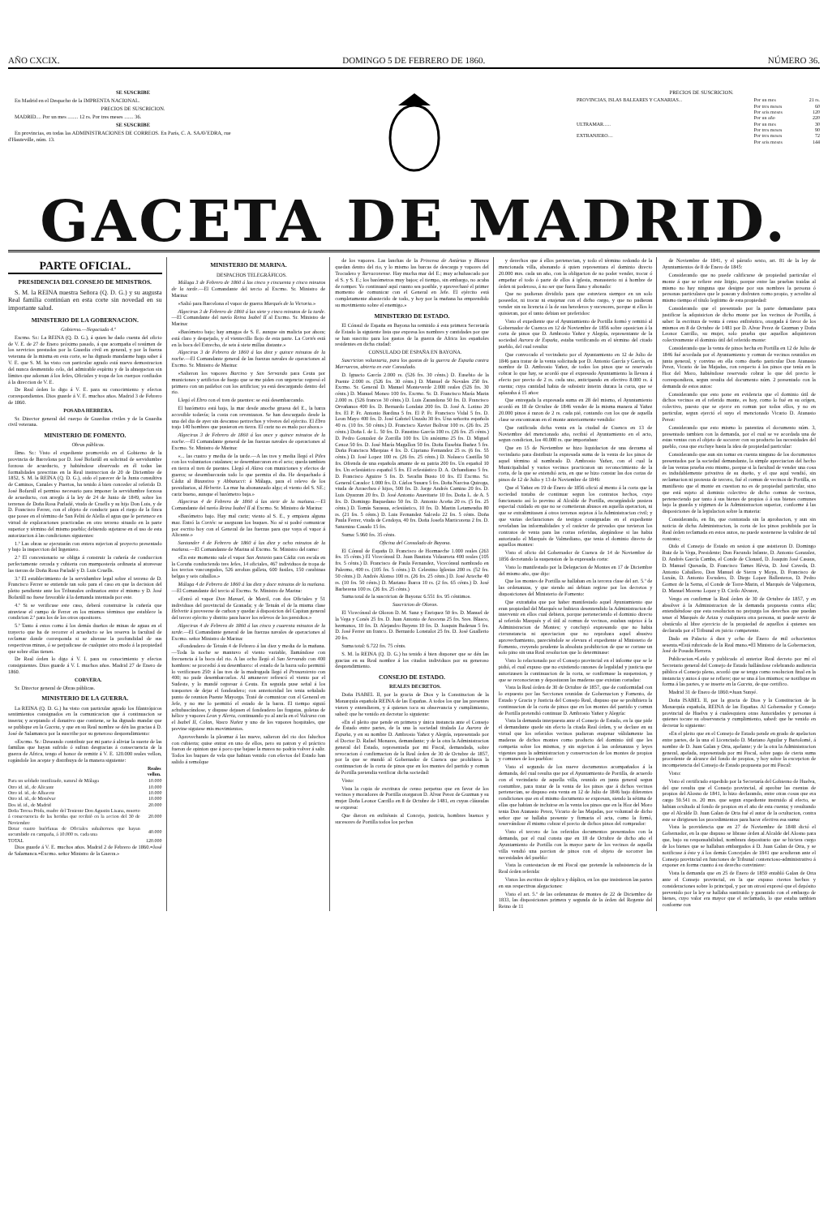AÑO CXCIX. DOMINGO 5 DE FEBRERO DE 1860. NÚMERO 36.
SE SUSCRIBE
En Madrid en el Despacho de la IMPRENTA NACIONAL.
PRECIOS DE SUSCRICION.
MADRID.... Por un mes ........ 12 rs. Por tres meses ....... 36.
SE SUSCRIBE
En provincias, en todas las ADMINISTRACIONES DE CORREOS. En París, C. A. SAAVEDRA, rue d'Hauteville, núm. 13.
PRECIOS DE SUSCRICION.
| PROVINCIAS, ISLAS BALEARES Y CANARIAS... | Por un mes | 21 rs. |
| | Por tres meses | 60 |
| | Por seis meses | 120 |
| | Por un año | 220 |
| ULTRAMAR...... | Por un mes | 30 |
| | Por tres meses | 90 |
| EXTRANJERO.... | Por tres meses | 72 |
| | Por seis meses | 144 |
GACETA DE MADRID.
PARTE OFICIAL.
PRESIDENCIA DEL CONSEJO DE MINISTROS.
S. M. la REINA nuestra Señora (Q. D. G.) y su augusta Real familia continúan en esta corte sin novedad en su importante salud.
MINISTERIO DE LA GOBERNACION.
Gobierno.—Negociado 4.º
Excmo. Sr.: La REINA (Q. D. G.), á quien he dado cuenta del oficio de V. E. de 27 de Enero próximo pasado, á que acompaña el resúmen de los servicios prestados por la Guardia civil en general, y por la fuerza veterana de la misma en esta corte, se ha dignado mandarme haga saber á V. E. que S. M. ha visto con particular agrado está nueva demostracion del nunca desmentido celo, del admirable espíritu y de la abnegacion sin límites que adornan á los Jefes, Oficiales y tropa de los cuerpos confiados á la direccion de V. E.
De Real órden lo digo á V. E. para su conocimiento y efectos correspondientes. Dios guarde á V. E. muchos años. Madrid 3 de Febrero de 1860.
POSADA HERRERA.
Sr. Director general del cuerpo de Guardias civiles y de la Guardia civil veterana.
MINISTERIO DE FOMENTO.
Obras públicas.
Ilmo. Sr.: Visto el expediente promovido en el Gobierno de la provincia de Barcelona por D. José Bofarúll en solicitud de servidumbre forzosa de acueducto, y habiéndose observado en él todas las formalidades prescritas en la Real instruccion de 20 de Diciembre de 1852, S. M. la REINA (Q. D. G.), oido el parecer de la Junta consultiva de Caminos, Canales y Puertos, ha tenido á bien conceder al referido D. José Bofarull el permiso necesario para imponer la servidumbre forzosa de acueducto, con arreglo á la ley de 24 de Junio de 1849, sobre los terrenos de Doña Rosa Parladé, viuda de Cruells y su hijo Don Luis, y de D. Francisco Ferrer, con el objeto de conducir para el riego de la finca que posee en el término de San Feliú de Alella el agua que le pertenece en virtud de exploraciones practicadas en otro terreno situado en la parte superior y término del mismo pueblo; debiendo sujetarse en el uso de esta autorizacion á las condiciones siguientes:
1.ª Las obras se ejecutarán con entera sujecion al proyecto presentado y bajo la inspeccion del Ingeniero.
2.ª El concesionario se obliga á construir la cañería de conduccion perfectamente cerrada y cubierta con mampostería ordinaria al atravesar las tierras de Doña Rosa Parladé y D. Luis Cruells.
3.ª El establecimiento de la servidumbre legal sobre el terreno de D. Francisco Ferrer se entiende tan solo para el caso en que la decision del pleito pendiente ante los Tribunales ordinarios entre el mismo y D. José Bofarúll no fuese favorable á la demanda intentada por este.
4.ª Si se verificase este caso, deberá construirse la cañería que atraviese el campo de Ferrer en los mismos términos que establece la condicion 2.ª para los de los otros opositores.
5.ª Tanto á estos como á los demás dueños de minas de aguas en el trayecto que ha de recorrer el acueducto se les reserva la facultad de reclamar donde corresponda si se alterase la profundidad de sus respectivas minas, ó se perjudicase de cualquier otro modo á la propiedad que sobre ellas tienen.
De Real órden lo digo á V. I. para su conocimiento y efectos consiguientes. Dios guarde á V. I. muchos años. Madrid 27 de Enero de 1860.
CORVERA.
Sr. Director general de Obras públicas.
MINISTERIO DE LA GUERRA.
La REINA (Q. D. G.) ha visto con particular agrado los filantrópicos sentimientos consignados en la comunicacion que á continuacion se inserta; y aceptando el donativo que contiene, se ha dignado mandar que se publique en la Gaceta, y que en su Real nombre se dén las gracias á D. José de Salamanca por la suscribe por su generoso desprendimiento:
«Excmo. Sr.: Deseando contribuir por mi parte á aliviar la suerte de las familias que hayan sufrido ó sufran desgracias á consecuencia de la guerra de Africa, tengo el honor de remitir á V. E. 120.000 reales vellon, rogándole los acepte y distribuya de la manera siguiente:
| | Reales vellon. |
| --- | --- |
| Para un soldado inutilizado, natural de Málaga | 10.000 |
| Otro id. id., de Alicante | 10.000 |
| Otro id. id., de Albacete | 10.000 |
| Otro id. id., de Monóvar | 10.000 |
| Dos id. id., de Madrid | 20.000 |
| Doña Teresa Prida, madre del Teniente Don Agustin Lisana, muerto á consecuencia de las heridas que recibió en la accion del 30 de Noviembre | 20.000 |
| Dotar cuatro huérfanas de Oficiales subalternos que hayan sucumbido en campaña, á 10.000 rs. cada una | 40.000 |
| TOTAL | 120.000 |
Dios guarde á V. E. muchos años. Madrid 2 de Febrero de 1860.=José de Salamanca.=Excmo. señor Ministro de la Guerra.»
MINISTERIO DE MARINA.
DESPACHOS TELEGRÁFICOS.
Málaga 3 de Febrero de 1860 á las cinco y cincuenta y cinco minutos de la tarde.—El Comandante del tercio al Excmo. Sr. Ministro de Marina:
«Salió para Barcelona el vapor de guerra Marqués de la Victoria.»
Algeciras 3 de Febrero de 1860 á las siete y cinco minutos de la tarde.—El Comandante del navío Reina Isabel II al Excmo. Sr. Ministro de Marina:
«Barómetro bajo; hay amagos de S. E. aunque sin malicia por ahora; está claro y despejado, y el vientecillo flojo de esta parte. La Cortés está en la boca del Estrecho, de seis á siete millas distante.»
Algeciras 3 de Febrero de 1860 á las diez y quince minutos de la noche.—El Comandante general de las fuerzas navales de operaciones al Excmo. Sr. Ministro de Marina:
«Salieron los vapores Barcino y San Servando para Ceuta por municiones y artificios de fuego que se me piden con urgencia: regresó el primero con un pailebot con los artificios; ya está descargando dentro del rio.
Llegó el Ebro con el tren de puentes: se está desembarcando.
El barómetro está bajo, la mar desde anoche gruesa del E., la barra accesible todavía; la costa con reventazon. Se han descargado desde la una del dia de ayer sin descanso pertrechos y víveres del ejército. El Ebro trajo 140 hombres que pusieron en tierra. El cariz no es malo por ahora.»
Algeciras 3 de Febrero de 1860 á las once y quince minutos de la noche.—El Comandante general de las fuerzas navales de operaciones al Excmo. Sr. Ministro de Marina:
«... las cuatro y media de la tarde.—A las tres y media llegó el Piles con los voluntarios catalanes; se desembarcaron en el acto; queda tambien en tierra el tren de puentes. Llegó el Alava con municiones y efectos de guerra; se desembarcarán todo lo que permita el dia. He despachado á Cádiz al Bizantino y Abbatucci: á Málaga, para el relevo de los presidiarios, al Helvetie. La mar ha abonanzado algo; el viento del S. SE.; cariz bueno, aunque el barómetro baja.»
Algeciras 4 de Febrero de 1860 á las siete de la mañana.—El Comandante del navío Reina Isabel II al Excmo. Sr. Ministro de Marina:
«Barómetro bajo. Hay mal cariz; viento al S. E., y empieza alguna mar. Entró la Cortés: se aseguran los buques. No sé si podré comunicar por escrito hoy con el General de las fuerzas para que vaya el vapor á Alicante.»
Santander 4 de Febrero de 1860 á las diez y ocho minutos de la mañana.—El Comandante de Marina al Excmo. Sr. Ministro del ramo:
«En este momento sale el vapor San Antonio para Cádiz con escala en la Coruña conduciendo tres Jefes, 14 oficiales, 467 individuos de tropa de los tercios vascongados, 526 arrobas galleta, 600 fusiles, 150 carabinas belgas y seis caballos.»
Málaga 4 de Febrero de 1860 á las diez y doce minutos de la mañana.—El Comandante del tercio al Excmo. Sr. Ministro de Marina:
«Entró el vapor Don Manuel, de Motril, con dos Oficiales y 51 individuos del provincial de Granada; y de Tetuán el de la misma clase Helvetie á proveerse de carbon y quedar á disposicion del Capitan general del tercer ejército y distrito para hacer los relevos de los presidios.»
Algeciras 4 de Febrero de 1860 á las cinco y cuarenta minutos de la tarde.—El Comandante general de las fuerzas navales de operaciones al Excmo. señor Ministro de Marina:
«Fondeadero de Tetuán 4 de Febrero á las diez y media de la mañana.—Toda la noche se mantuvo el viento variable, llamándose con frecuencia á la boca del rio. A las ocho llegó el San Servando con 400 hombres: se procedió á su desembarco: el estado de la barra solo permitió lo verificasen 250: á las tres de la madrugada llegó el Pensamiento con 400; no pude desembarcarlos. Al amanecer refrescó el viento por el Sudeste, y lo mandé regresar á Ceuta. En seguida puse señal á los trasportes de dejar el fondeadero; con anterioridad les tenia señalado punto de reunion Puente Mayorga. Traté de comunicar con el General en Jefe, y no me lo permitió el estado de la barra. El tiempo siguió achubascándose, y dispuse dejasen el fondeadero las fragatas, goletas de hélice y vapores Leon y Alerta, continuando yo al ancla en el Vulcano con el Isabel II, Colon, Vasco Nuñez y uno de los vapores hospitales, que previne siguiese mis movimientos.
Aprovechando la pleamar á las nueve, salieron del rio dos faluchos con cubierta; quise entrar en uno de ellos, pero su patron y el práctico fueron de opinion que á poco que bajase la marea no podria volver á salir. Todos los buques de vela que habian venido con efectos del Estado han salido á remolque
de los vapores. Las lanchas de la Princesa de Astúrias y Blanca quedan dentro del rio, y lo mismo las barcas de descarga y vapores del Trocadero y Tarraconense. Hay mucha mar del E.; muy achubascado por el S. y S. E.; los barómetros muy bajos; el tiempo, sin embargo, no acaba de romper. Yo continuaré aquí cuanto sea posible, y aprovecharé el primer momento de comunicar con el General en Jefe. El ejército está completamente abastecido de todo, y hoy por la mañana ha emprendido su movimiento sobre el enemigo.»
MINISTERIO DE ESTADO.
El Cónsul de España en Bayona ha remitido á esta primera Secretaría de Estado la siguiente lista que expresa los nombres y cantidades por que se han suscrito para los gastos de la guerra de Africa los españoles residentes en dicha ciudad:
CONSULADO DE ESPAÑA EN BAYONA.
Suscricion voluntaria, para los gastos de la guerra de España contra Marruecos, abierta en este Consulado.
D. Ignacio García 2.000 rs. (526 frs. 30 cénts.) D. Eusebio de la Puente 2.000 rs. (526 frs. 30 cénts.) D. Manuel de Novales 250 frs. Excmo. Sr. General D. Manuel Monteverde 2.000 reales (526 frs. 30 cénts.) D. Manuel Moneo 100 frs. Excmo. Sr. D. Francisco María Marin 2.000 rs. (526 francos 30 cénts.) D. Luis Zarandona 50 frs. D. Francisco Orvañanos 400 frs. D. Bernardo Londaiz 200 frs. D. José A. Lotino 20 frs. El P. Fr. Antonio Bardina 5 frs. El P. Fr. Francisco Vidal 5 frs. D. Leon Mayo 400 frs. D. José Gabriel Unzalu 30 frs. Una señorita española 40 rs. (10 frs. 50 cénts.) D. Francisco Xavier Bolivar 100 rs. (26 frs. 25 cénts.) Doña I. de L. 50 frs. D. Faustino García 100 rs. (26 frs. 25 cénts.) D. Pedro Gonzalez de Zorrilla 100 frs. Un anónimo 25 frs. D. Miguel Cenoz 50 frs. D. José María Magallon 50 frs. Doña Eusebia Ibañez 5 frs. Doña Francisca Mierpias 4 frs. D. Cipriano Fernandez 25 rs. (6 frs. 55 cénts.) D. José Lopez 100 rs. (26 frs. 25 cénts.) D. Nolasco Castilla 50 frs. Ofrenda de una española amante de su patria 200 frs. Un español 10 frs. Un eclesiástico español 5 frs. El eclesiástico D. A. Ochandiano 5 frs. D. Francisco Aguirre 5 frs. D. Serafin Busto 10 frs. El Excmo. Sr. General Caradoc 1.000 frs. D. Cárlos Susaru 5 frs. Doña Narcisa Quiroga, viuda de Arraechea é hijos, 500 frs. D. Jorge Andrés Camino 20 frs. D. Luis Oyarzun 20 frs. D. José Antonio Anavitarte 10 frs. Doña L. de A. 5 frs. D. Domingo Baquedano 50 frs. D. Antonio Aceña 20 rs. (5 frs. 25 cénts.) D. Tomás Sarasua, eclesiástico, 10 frs. D. Martin Letamendia 80 rs. (21 frs. 5 cénts.) D. Luis Fernandez Salcedo 22 frs. 5 cénts. Doña Paula Ferrer, viuda de Cendoya, 40 frs. Doña Josefa Marticorena 2 frs. D. Saturnino Casado 15 frs.
Suma: 5.960 frs. 35 cénts.
Oficina del Consulado de Bayona.
El Cónsul de España D. Francisco de Hormaeche 1.000 reales (263 frs. 15 cénts.) El Vicecónsul D. Juan Bautista Vidaurreta 400 reales (105 frs. 5 cénts.) D. Francisco de Paula Fernandez, Vicecónsul nombrado en Palermo, 400 rs. (105 frs. 5 cénts.) D. Celestino Iglesias 200 rs. (52 frs. 50 cénts.) D. Andrés Alonso 100 rs. (26 frs. 25 cénts.) D. José Arteche 40 rs. (10 frs. 50 cénts.) D. Mariano Ibarra 10 rs. (2 frs. 65 cénts.) D. José Barberena 100 rs. (26 frs. 25 cénts.)
Suma total de la suscricion de Bayona: 6.551 frs. 95 céntimos.
Suscricion de Oloron.
El Vicecónsul de Oloron D. M. Sanz y Enriquez 50 frs. D. Manuel de la Vega y Conés 25 frs. D. Juan Antonio de Arocena 25 frs. Sres. Blasco, hermanos, 10 frs. D. Alejandro Bayens 10 frs. D. Joaquin Badenas 5 frs. D. José Ferrer un franco. D. Bernardo Lonstalot 25 frs. D. José Guallerio 20 frs.
Suma total: 6.722 frs. 75 cénts.
S. M. la REINA (Q. D. G.) ha tenido á bien disponer que se dén las gracias en su Real nombre á los citados individuos por su generoso desprendimiento.
CONSEJO DE ESTADO.
REALES DECRETOS.
Doña ISABEL II, por la gracia de Dios y la Constitucion de la Monarquía española REINA de las Españas. A todos los que las presentes vieren y entendieren, y á quienes toca su observancia y cumplimiento, sabed: que he venido en decretar lo siguiente:
«En el pleito que pende en primera y única instancia ante el Consejo de Estado entre partes, de la una la sociedad titulada La Aurora de España, y en su nombre D. Ambrosio Yañez y Alegría, representado por el Doctor D. Rafael Monares, demandante; y de la otra la Administracion general del Estado, representada por mi Fiscal, demandada, sobre revocacion ó confirmacion de la Real órden de 30 de Octubre de 1857, por la que se mandó al Gobernador de Cuenca que prohibiera la continuacion de la corta de pinos que en los montes del partido y comun de Portilla pretendia verificar dicha sociedad:
Visto:
Vista la copia de escritura de censo perpetuo que en favor de los vecinos y moradores de Portilla otorgaron D. Alvar Perez de Guzman y su mujer Doña Leonor Carrillo en 8 de Octubre de 1481, en cuyas cláusulas se expresa:
Que dieron en enfitéusis al Concejo, justicia, hombres buenos y sucesores de Portilla todos los pechos
y derechos que á ellos pertenecian, y todo el término redondo de la mencionada villa, abonando á quien representara el dominio directo 20.000 mrs. cada un año, con la obligacion de no poder vender, trocar ó empeñar el todo ó parte de ellos á iglesia, monasterio ni á hombre de órden ni poderoso, á no ser que fuera llano y abonado:
Que no pudieran dividirlo para que estuviera siempre en un solo poseedor, ni trocar ni enajenar con el dicho cargo, y que no pudieran vender sin su licencia ó la de sus herederos y sucesores, porque si ellos lo quisieran, por el tanto debian ser preferidos:
Visto el expediente que el Ayuntamiento de Portilla formó y remitió al Gobernador de Cuenca en 12 de Noviembre de 1856 sobre oposicion á la corta de pinos que D. Ambrosio Yañez y Alegría, representante de la sociedad Aurora de España, estaba verificando en el término del citado pueblo, del cual resulta:
Que convocado el vecindario por el Ayuntamiento en 12 de Julio de 1846 para tratar de la venta solicitada por D. Antonio García y García, en nombre de D. Ambrosio Yañez, de todos los pinos que se reservado cobrar lo que hay, se acordó que el expresado Ayuntamiento la llevara á efecto por precio de 2 rs. cada uno, anticipando en efectivo 8.000 rs. á cuenta; cuya cantidad habia de subsistir ínterin durara la corta, que se aplazaba á 15 años:
Que entregada la expresada suma en 28 del mismo, el Ayuntamiento acordó en 18 de Octubre de 1846 vender de la misma manera al Yañez 20.000 pinos á razon de 2 rs. cada pié, contando con los que de aquella clase se encontraran en el monte anteriormente vendido:
Que ratificada dicha venta en la ciudad de Cuenca en 13 de Noviembre del mencionado año, recibió el Ayuntamiento en el acto, segun condicion, los 40.000 rs. que importaban:
Que en 15 de Noviembre se hizo liquidacion de una derrama al vecindario para distribuir la expresada suma de la venta de los pinos de aquel término al nombrado D. Ambrosio Yañez, con el cual la Municipalidad y varios vecinos practicaron un reconocimiento de la corta, de la que se extendió acta, en que se hizo constar las dos cortas de pinos de 12 de Julio y 13 de Noviembre de 1846:
Que el Yañez en 19 de Enero de 1856 ofició al mento á la corta que la sociedad trataba de continuar segun los contratos hechos, cuyo funcionario así lo previno al Alcalde de Portilla, encargándole pusiera especial cuidado en que no se cometieran abusos en aquella operacion, ni que se extralimitasen á otros terrenos sujetos á la Administracion civil; y que varias declaraciones de testigos consignadas en el expediente revelaban las informalidades y el carácter de privados que tuvieron los contratos de venta para las cortas referidas, alegándose si las habia autorizado el Marqués de Valmediano, que tenia el dominio directo de aquellos montes:
Visto el oficio del Gobernador de Cuenca de 14 de Noviembre de 1856 decretando la suspension de la expresada corta:
Visto lo manifestado por la Delegacion de Montes en 17 de Diciembre del mismo año, que dijo:
Que los montes de Portilla se hallaban en la tercera clase del art. 5.º de las ordenanzas, y que siendo así debian regirse por los decretos y disposiciones del Ministerio de Fomento:
Que extrañaba que por haber manifestado aquel Ayuntamiento que eran propiedad del Marqués se hubiera desentendido la Administracion de intervenir en ellos cual debiera, porque perteneciendo el dominio directo al referido Marqués y el útil al comun de vecinos, estaban sujetos á la Administracion de Montes; y concluyó expresando que no habia circunstancia ni apreciacion que no reprobara aquel abusivo aprovechamiento, pareciéndole se elevara el expediente al Ministerio de Fomento, creyendo prudente la absoluta prohibicion de que se cortase un solo pino sin una Real resolucion que lo determinase:
Visto lo relacionado por el Consejo provincial en el informe que se le pidió, el cual expuso que no existiendo razones de legalidad y justicia que autorizasen la continuacion de la corta, se confirmase la suspension, y que se reconocieran y depositaran las maderas que existian cortadas:
Vista la Real órden de 30 de Octubre de 1857, que de conformidad con lo expuesto por las Secciones reunidas de Gobernacion y Fomento, de Estado y Gracia y Justicia del Consejo Real, dispuso que se prohibiera la continuacion de la corta de pinos que en los montes del partido y comun de Portilla pretendió continuar D. Ambrosio Yañez y Alegría:
Vista la demanda interpuesta ante el Consejo de Estado, en la que pide el demandante quede sin efecto la citada Real órden, y se declare en su virtud que los referidos vecinos pudieran enajenar válidamente las maderas de dichos montes como producto del dominio útil que les competia sobre los mismos, y sin sujecion á las ordenanzas y leyes vigentes para la administracion y conservacion de los montes de propios y comunes de los pueblos:
Visto el segundo de los nueve documentos acompañados á la demanda, del cual resulta que por el Ayuntamiento de Portilla, de acuerdo con el vecindario de aquella villa, reunido en junta general segun costumbre, para tratar de la venta de los pinos que á dichos vecinos pertenecian, se dispuso esta venta en 12 de Julio de 1846 bajo diferentes condiciones que en el mismo documento se expresan, siendo la sétima de ellas que habian de incluirse en la venta los pinos que en la Hoz del Moro tenia Don Atanasio Perez, Vicario de las Majadas, por voluntad de dicho señor que se hallaba presente y firmaria el acta, como la firmó, reservándose él mismo cobrar el precio de dichos pinos del comprador:
Visto el tercero de los referidos documentos presentados con la demanda, por el cual consta que en 18 de Octubre de dicho año el Ayuntamiento de Portilla con la mayor parte de los vecinos de aquella villa vendió una porcion de pinos con el objeto de socorrer las necesidades del pueblo:
Vista la contestacion de mi Fiscal que pretende la subsistencia de la Real órden referida:
Vistos los escritos de réplica y dúplica, en los que insistieron las partes en sus respectivas alegaciones:
Visto el art. 5.º de las ordenanzas de montes de 22 de Diciembre de 1833, las disposiciones primera y segunda de la órden del Regente del Reino de 11
de Noviembre de 1841, y el párrafo sexto, art. 81 de la ley de Ayuntamientos de 8 de Enero de 1845:
Considerando que no puede calificarse de propiedad particular el monte á que se refiere este litigio, porque entre las pruebas traidas al mismo no hay ninguna que designe por sus nombres la persona ó personas particulares que le posean y disfruten como propio, y acredite al mismo tiempo el título legítimo de esta propiedad:
Considerando que el presentado por la parte demandante para justificar la adquisicion de dicho monte por los vecinos de Portilla, á saber: la escritura de venta á censo enfitéutico, otorgada á favor de los mismos en 8 de Octubre de 1481 por D. Alvar Perez de Guzman y Doña Leonor Carrillo, su mujer, solo prueba que aquellos adquirieron colectivamente el dominio útil del referido monte:
Considerando que la venta de pinos hecha en Portilla en 12 de Julio de 1846 fué acordada por el Ayuntamiento y comun de vecinos reunidos en junta general, y convino en ella como dueño particular Don Atanasio Perez, Vicario de las Majadas, con respecto á los pinos que tenía en la Hoz del Moro, habiéndose reservado cobrar lo que del precio le correspondiera, segun resulta del documento núm. 2 presentado con la demanda de estos autos:
Considerando que esto pone en evidencia que el dominio útil de dichos vecinos en el referido monte, es hoy, como lo fué en su orígen, colectivo, puesto que se ejerce en comun por todos ellos, y no en particular, segun ejerció el suyo el mencionado Vicario D. Atanasio Perez:
Considerando que esto mismo lo patentiza el documento núm. 3, presentado tambien con la demanda, por el cual se ve acordada una de estas ventas con el objeto de socorrer con su producto las necesidades del pueblo, cosa que excluye hasta la idea de propiedad particular:
Considerando que aun sin tomar en cuenta ninguno de los documentos presentados por la sociedad demandante, la simple apreciacion del hecho de las ventas prueba esto mismo, porque si la facultad de vender una cosa es indudablemente privativa de su dueño, y el que aquí vendió, sin reclamacion ni protesta de tercero, fué el comun de vecinos de Portilla, es manifiesto que el monte en cuestion no es de propiedad particular, sino que está sujeto al dominio colectivo de dicho comun de vecinos, perteneciendo por tanto á sus bienes de propios ó á sus bienes comunes bajo la guarda y régimen de la Administracion superior, conforme á las disposiciones de la legislacion sobre la materia:
Considerando, en fin, que contratada sin la aprobacion, y aun sin noticia de dicha Administracion, la corta de los pinos prohibida por la Real órden reclamada en estos autos, no puede sostenerse la validez de tal contrato;
Oido el Consejo de Estado en sesion á que asistieron D. Domingo Ruiz de la Vega, Presidente; Don Facundo Infante, D. Antonio Gonzalez, D. Andrés García Camba, el Conde de Clonard, D. Joaquin José Casaus, D. Manuel Quesada, D. Francisco Tames Hévia, D. José Caveda, D. Antonio Caballero, Don Manuel de Sierra y Moya, D. Francisco de Luxán, D. Antonio Escudero, D. Diego Lopez Ballesteros, D. Pedro Gomez de la Serna, el Conde de Torre-Marin, el Marqués de Valgornera, D. Manuel Moreno Lopez y D. Cirilo Alvarez,
Vengo en confirmar la Real órden de 30 de Octubre de 1857, y en absolver á la Administracion de la demanda propuesta contra ella; entendiéndose que esta resolucion no prejuzga los derechos que puedan tener el Marqués de Ariza y cualquiera otra persona, ni puede servir de obstáculo al libre ejercicio de la propiedad de aquellos á quienes sea declarada por el Tribunal en juicio competente.
Dado en Palacio á diez y ocho de Enero de mil ochocientos sesenta.=Está rubricado de la Real mano.=El Ministro de la Gobernacion, José de Posada Herrera.
Publicacion.=Leido y publicado el anterior Real decreto por mí el Secretario general del Consejo de Estado hallándose celebrando audiencia pública el Consejo pleno, acordó que se tenga como resolucion final en la instancia y autos á que se refiere; que se una á los mismos; se notifique en forma á las partes, y se inserte en la Gaceta, de que certifico.
Madrid 31 de Enero de 1860.=Juan Sunyé.
Doña ISABEL II, por la gracia de Dios y la Constitucion de la Monarquía española, REINA de las Españas. Al Gobernador y Consejo provincial de Huelva y á cualesquiera otras Autoridades y personas á quienes tocare su observancia y cumplimiento, sabed: que he venido en decretar lo siguiente:
«En el pleito que en el Consejo de Estado pende en grado de apelacion entre partes, de la una el Licenciado D. Mariano Aguilar y Bartolomé, á nombre de D. Juan Galan y Orta, apelante; y de la otra la Administracion general, apelada, representada por mi Fiscal, sobre pago de cierta suma procedente de alcance del fondo de propios, y hoy sobre la excepcion de incompetencia del Consejo de Estado propuesta por mi Fiscal:
Visto:
Visto el certificado expedido por la Secretaría del Gobierno de Huelva, del que resulta que el Consejo provincial, al aprobar las cuentas de propios del Alosno de 1841, lo hizo declarando, entre otras cosas que era cargo 59.541 rs. 20 mrs. que segun expediente instruido al efecto, se habian ocultado al fondo de propios en el año de esta cuenta; y resultando que el Alcalde D. Juan Galan de Orta fué el autor de la ocultacion, contra este se dirigiesen los procedimientos para hacer efectiva esa suma:
Vista la providencia que en 27 de Noviembre de 1848 dictó el Gobernador, en la que dispuso se librase órden al Alcalde del Alosno para que, bajo su responsabilidad, nombrara depositario que se hiciera cargo de los bienes que se hallaban embargados á D. Juan Galan de Orta, y se notificase á éste y á los demás Concejales de 1841 que acudieran ante el Consejo provincial en funciones de Tribunal contencioso-administrativo á exponer en forma cuanto á su derecho conviniere:
Vista la demanda que en 25 de Enero de 1859 entabló Galan de Orta ante el Consejo provincial, en la que expuso ciertos hechos y consideraciones sobre lo principal, y por un otrosí expresó que el depósito prevenido por la ley se hallaba sustituido y garantido con el embargo de bienes, cuyo valor era mayor que el reclamado, lo que estaba tambien conforme con